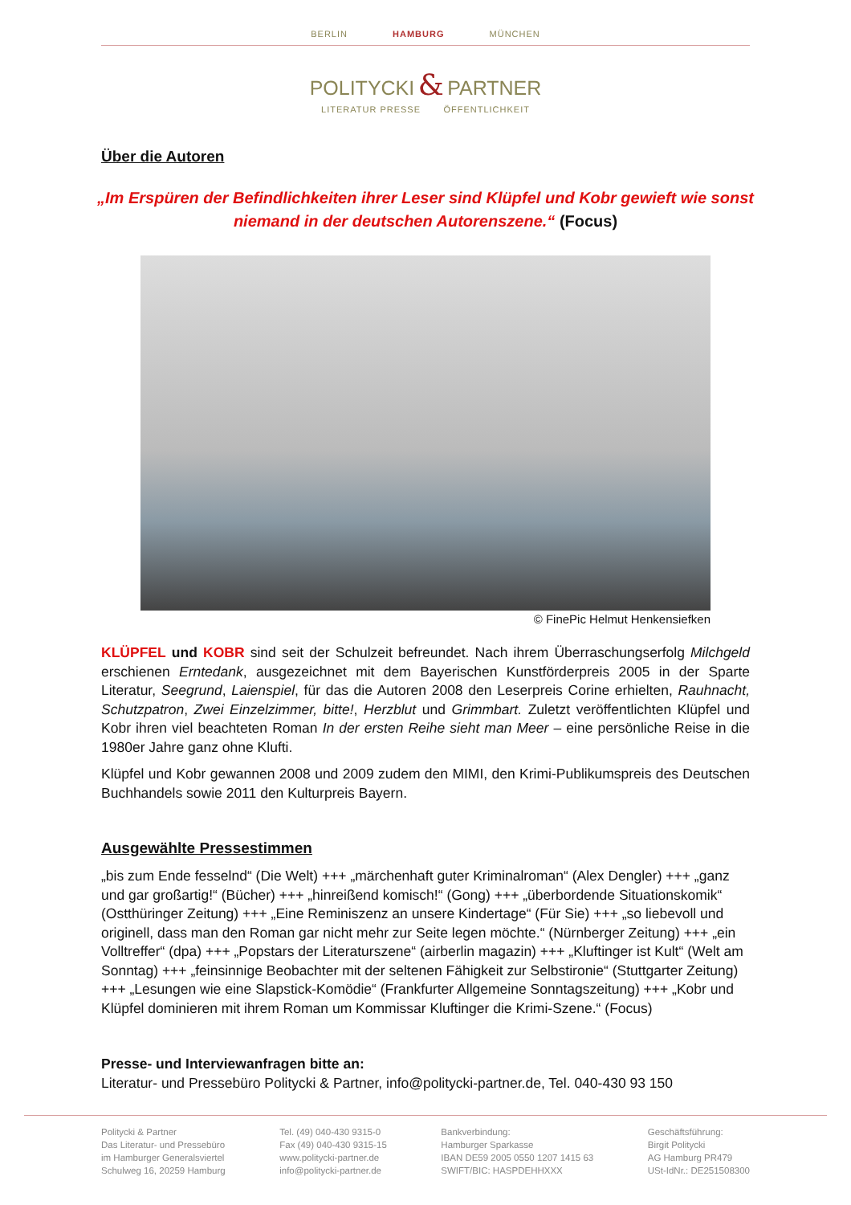BERLIN HAMBURG MÜNCHEN
POLITYCKI & PARTNER
LITERATUR PRESSE ÖFFENTLICHKEIT
Über die Autoren
„Im Erspüren der Befindlichkeiten ihrer Leser sind Klüpfel und Kobr gewieft wie sonst niemand in der deutschen Autorenszene.“ (Focus)
© FinePic Helmut Henkensiefken
KLÜPFEL und KOBR sind seit der Schulzeit befreundet. Nach ihrem Überraschungserfolg Milchgeld erschienen Erntedank, ausgezeichnet mit dem Bayerischen Kunstförderpreis 2005 in der Sparte Literatur, Seegrund, Laienspiel, für das die Autoren 2008 den Leserpreis Corine erhielten, Rauhnacht, Schutzpatron, Zwei Einzelzimmer, bitte!, Herzblut und Grimmbart. Zuletzt veröffentlichten Klüpfel und Kobr ihren viel beachteten Roman In der ersten Reihe sieht man Meer – eine persönliche Reise in die 1980er Jahre ganz ohne Klufti.
Klüpfel und Kobr gewannen 2008 und 2009 zudem den MIMI, den Krimi-Publikumspreis des Deutschen Buchhandels sowie 2011 den Kulturpreis Bayern.
Ausgewählte Pressestimmen
„bis zum Ende fesselnd“ (Die Welt) +++ „märchenhaft guter Kriminalroman“ (Alex Dengler) +++ „ganz und gar großartig!“ (Bücher) +++ „hinreißend komisch!“ (Gong) +++ „überbordende Situationskomik“ (Ostthüringer Zeitung) +++ „Eine Reminiszenz an unsere Kindertage“ (Für Sie) +++ „so liebevoll und originell, dass man den Roman gar nicht mehr zur Seite legen möchte.“ (Nürnberger Zeitung) +++ „ein Volltreffer“ (dpa) +++ „Popstars der Literaturszene“ (airberlin magazin) +++ „Kluftinger ist Kult“ (Welt am Sonntag) +++ „feinsinnige Beobachter mit der seltenen Fähigkeit zur Selbstironie“ (Stuttgarter Zeitung) +++ „Lesungen wie eine Slapstick-Komödie“ (Frankfurter Allgemeine Sonntagszeitung) +++ „Kobr und Klüpfel dominieren mit ihrem Roman um Kommissar Kluftinger die Krimi-Szene.“ (Focus)
Presse- und Interviewanfragen bitte an:
Literatur- und Pressebüro Politycki & Partner, info@politycki-partner.de, Tel. 040-430 93 150
Politycki & Partner
Das Literatur- und Pressebüro
im Hamburger Generalsviertel
Schulweg 16, 20259 Hamburg
Tel. (49) 040-430 9315-0
Fax (49) 040-430 9315-15
www.politycki-partner.de
info@politycki-partner.de
Bankverbindung:
Hamburger Sparkasse
IBAN DE59 2005 0550 1207 1415 63
SWIFT/BIC: HASPDEHHXXX
Geschäftsführung:
Birgit Politycki
AG Hamburg PR479
USt-IdNr.: DE251508300